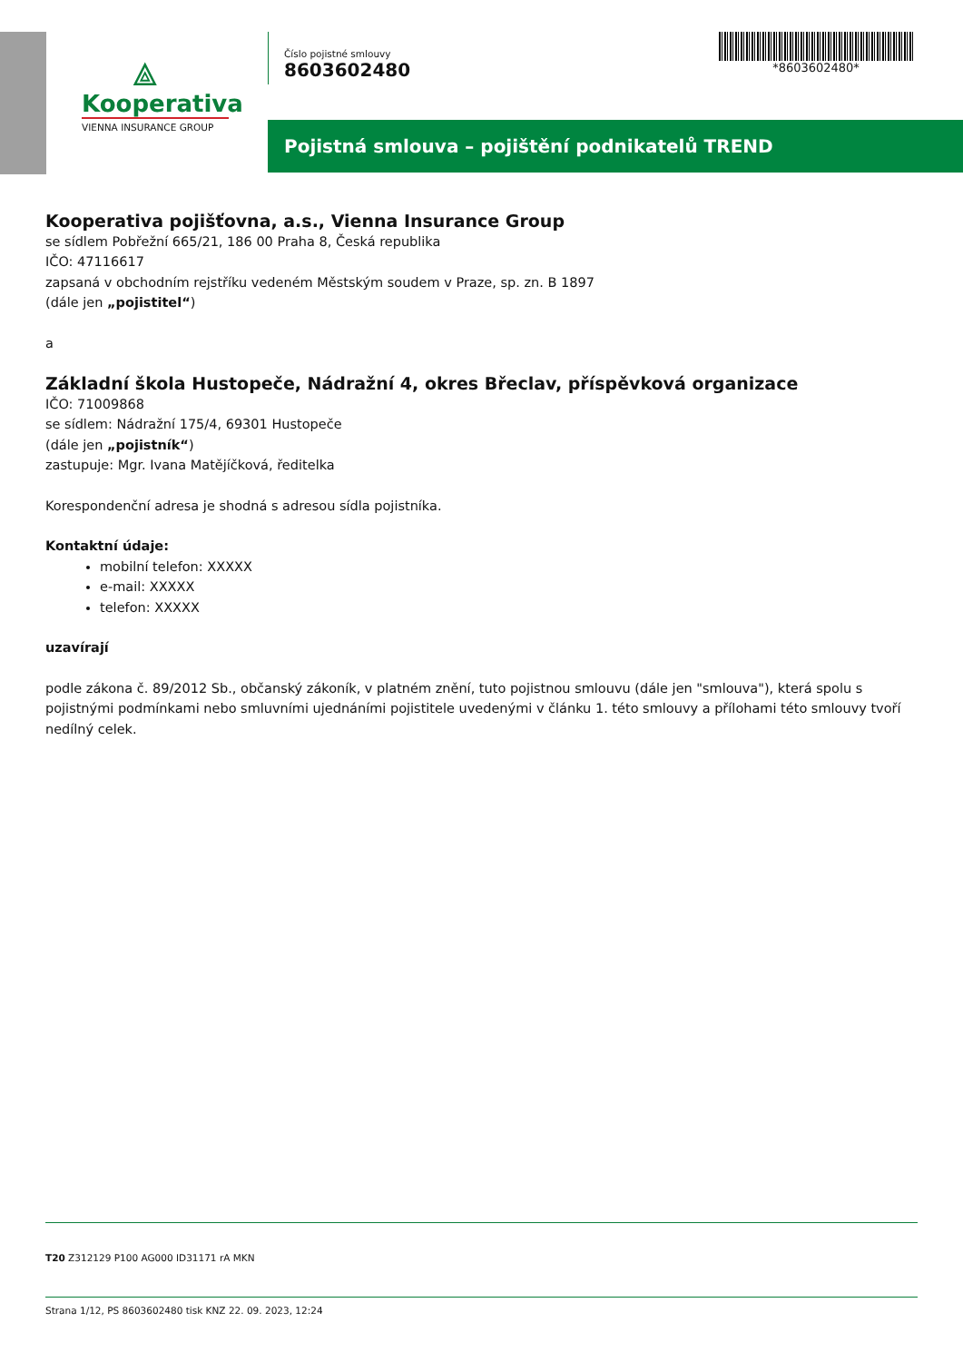⟁
Kooperativa
VIENNA INSURANCE GROUP
Číslo pojistné smlouvy
8603602480
*8603602480*
Pojistná smlouva – pojištění podnikatelů TREND
Kooperativa pojišťovna, a.s., Vienna Insurance Group
se sídlem Pobřežní 665/21, 186 00 Praha 8, Česká republika
IČO: 47116617
zapsaná v obchodním rejstříku vedeném Městským soudem v Praze, sp. zn. B 1897
(dále jen „pojistitel“)
a
Základní škola Hustopeče, Nádražní 4, okres Břeclav, příspěvková organizace
IČO: 71009868
se sídlem: Nádražní 175/4, 69301 Hustopeče
(dále jen „pojistník“)
zastupuje: Mgr. Ivana Matějíčková, ředitelka
Korespondenční adresa je shodná s adresou sídla pojistníka.
Kontaktní údaje:
mobilní telefon: XXXXX
e-mail: XXXXX
telefon: XXXXX
uzavírají
podle zákona č. 89/2012 Sb., občanský zákoník, v platném znění, tuto pojistnou smlouvu (dále jen "smlouva"), která spolu s pojistnými podmínkami nebo smluvními ujednáními pojistitele uvedenými v článku 1. této smlouvy a přílohami této smlouvy tvoří nedílný celek.
T20 Z312129 P100 AG000 ID31171 rA MKN
Strana 1/12, PS 8603602480 tisk KNZ 22. 09. 2023, 12:24